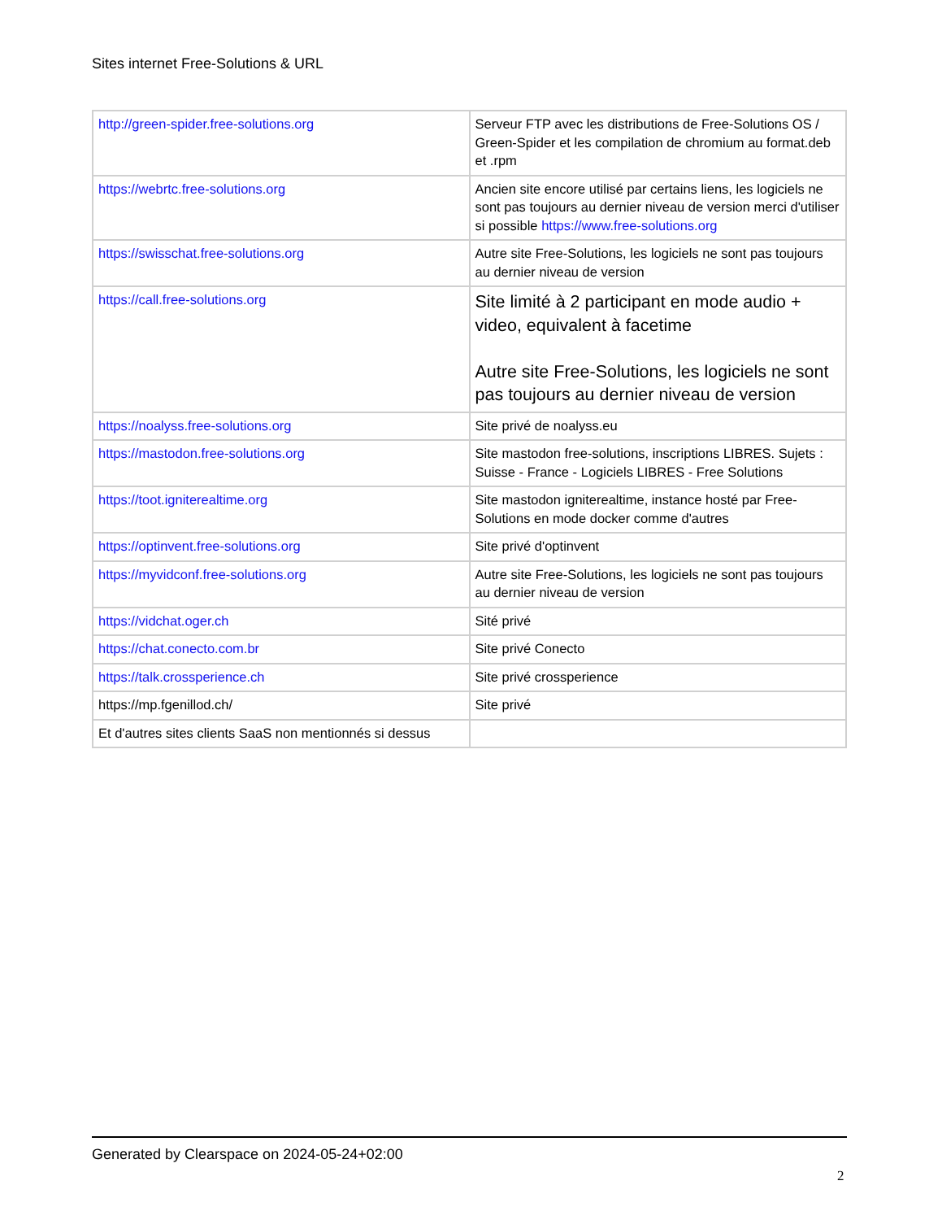Sites internet Free-Solutions & URL
| http://green-spider.free-solutions.org | Serveur FTP avec les distributions de Free-Solutions OS / Green-Spider et les compilation de chromium au format.deb et .rpm |
| https://webrtc.free-solutions.org | Ancien site encore utilisé par certains liens, les logiciels ne sont pas toujours au dernier niveau de version merci d'utiliser si possible https://www.free-solutions.org |
| https://swisschat.free-solutions.org | Autre site Free-Solutions, les logiciels ne sont pas toujours au dernier niveau de version |
| https://call.free-solutions.org | Site limité à 2 participant en mode audio + video, equivalent à facetime Autre site Free-Solutions, les logiciels ne sont pas toujours au dernier niveau de version |
| https://noalyss.free-solutions.org | Site privé de noalyss.eu |
| https://mastodon.free-solutions.org | Site mastodon free-solutions, inscriptions LIBRES. Sujets : Suisse - France - Logiciels LIBRES - Free Solutions |
| https://toot.igniterealtime.org | Site mastodon igniterealtime, instance hosté par Free-Solutions en mode docker comme d'autres |
| https://optinvent.free-solutions.org | Site privé d'optinvent |
| https://myvidconf.free-solutions.org | Autre site Free-Solutions, les logiciels ne sont pas toujours au dernier niveau de version |
| https://vidchat.oger.ch | Sité privé |
| https://chat.conecto.com.br | Site privé Conecto |
| https://talk.crossperience.ch | Site privé crossperience |
| https://mp.fgenillod.ch/ | Site privé |
| Et d'autres sites clients SaaS non mentionnés si dessus | |
Generated by Clearspace on 2024-05-24+02:00
2